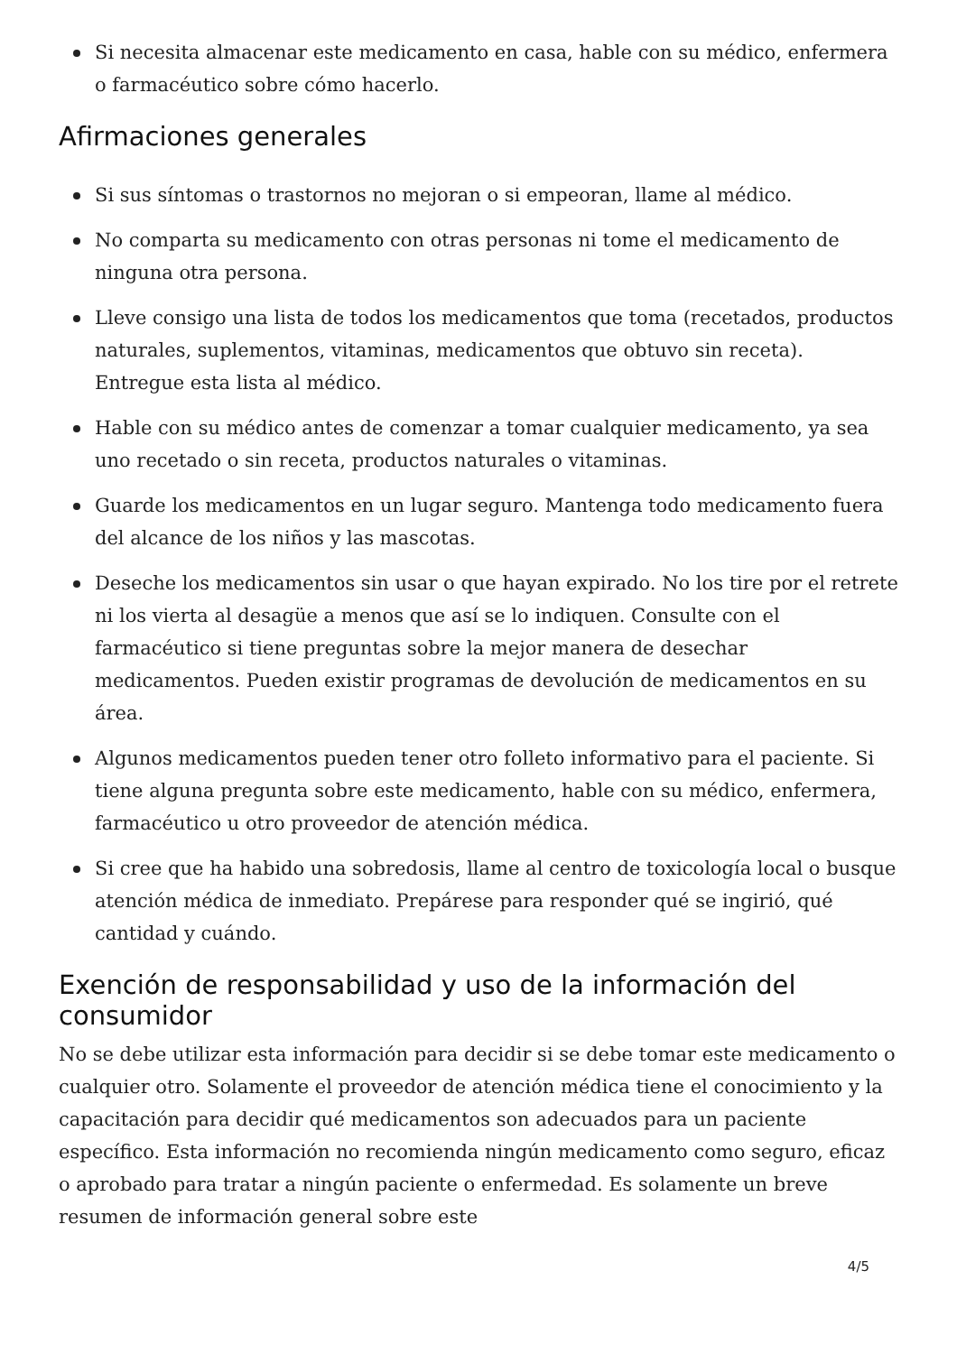Si necesita almacenar este medicamento en casa, hable con su médico, enfermera o farmacéutico sobre cómo hacerlo.
Afirmaciones generales
Si sus síntomas o trastornos no mejoran o si empeoran, llame al médico.
No comparta su medicamento con otras personas ni tome el medicamento de ninguna otra persona.
Lleve consigo una lista de todos los medicamentos que toma (recetados, productos naturales, suplementos, vitaminas, medicamentos que obtuvo sin receta). Entregue esta lista al médico.
Hable con su médico antes de comenzar a tomar cualquier medicamento, ya sea uno recetado o sin receta, productos naturales o vitaminas.
Guarde los medicamentos en un lugar seguro. Mantenga todo medicamento fuera del alcance de los niños y las mascotas.
Deseche los medicamentos sin usar o que hayan expirado. No los tire por el retrete ni los vierta al desagüe a menos que así se lo indiquen. Consulte con el farmacéutico si tiene preguntas sobre la mejor manera de desechar medicamentos. Pueden existir programas de devolución de medicamentos en su área.
Algunos medicamentos pueden tener otro folleto informativo para el paciente. Si tiene alguna pregunta sobre este medicamento, hable con su médico, enfermera, farmacéutico u otro proveedor de atención médica.
Si cree que ha habido una sobredosis, llame al centro de toxicología local o busque atención médica de inmediato. Prepárese para responder qué se ingirió, qué cantidad y cuándo.
Exención de responsabilidad y uso de la información del consumidor
No se debe utilizar esta información para decidir si se debe tomar este medicamento o cualquier otro. Solamente el proveedor de atención médica tiene el conocimiento y la capacitación para decidir qué medicamentos son adecuados para un paciente específico. Esta información no recomienda ningún medicamento como seguro, eficaz o aprobado para tratar a ningún paciente o enfermedad. Es solamente un breve resumen de información general sobre este
4/5